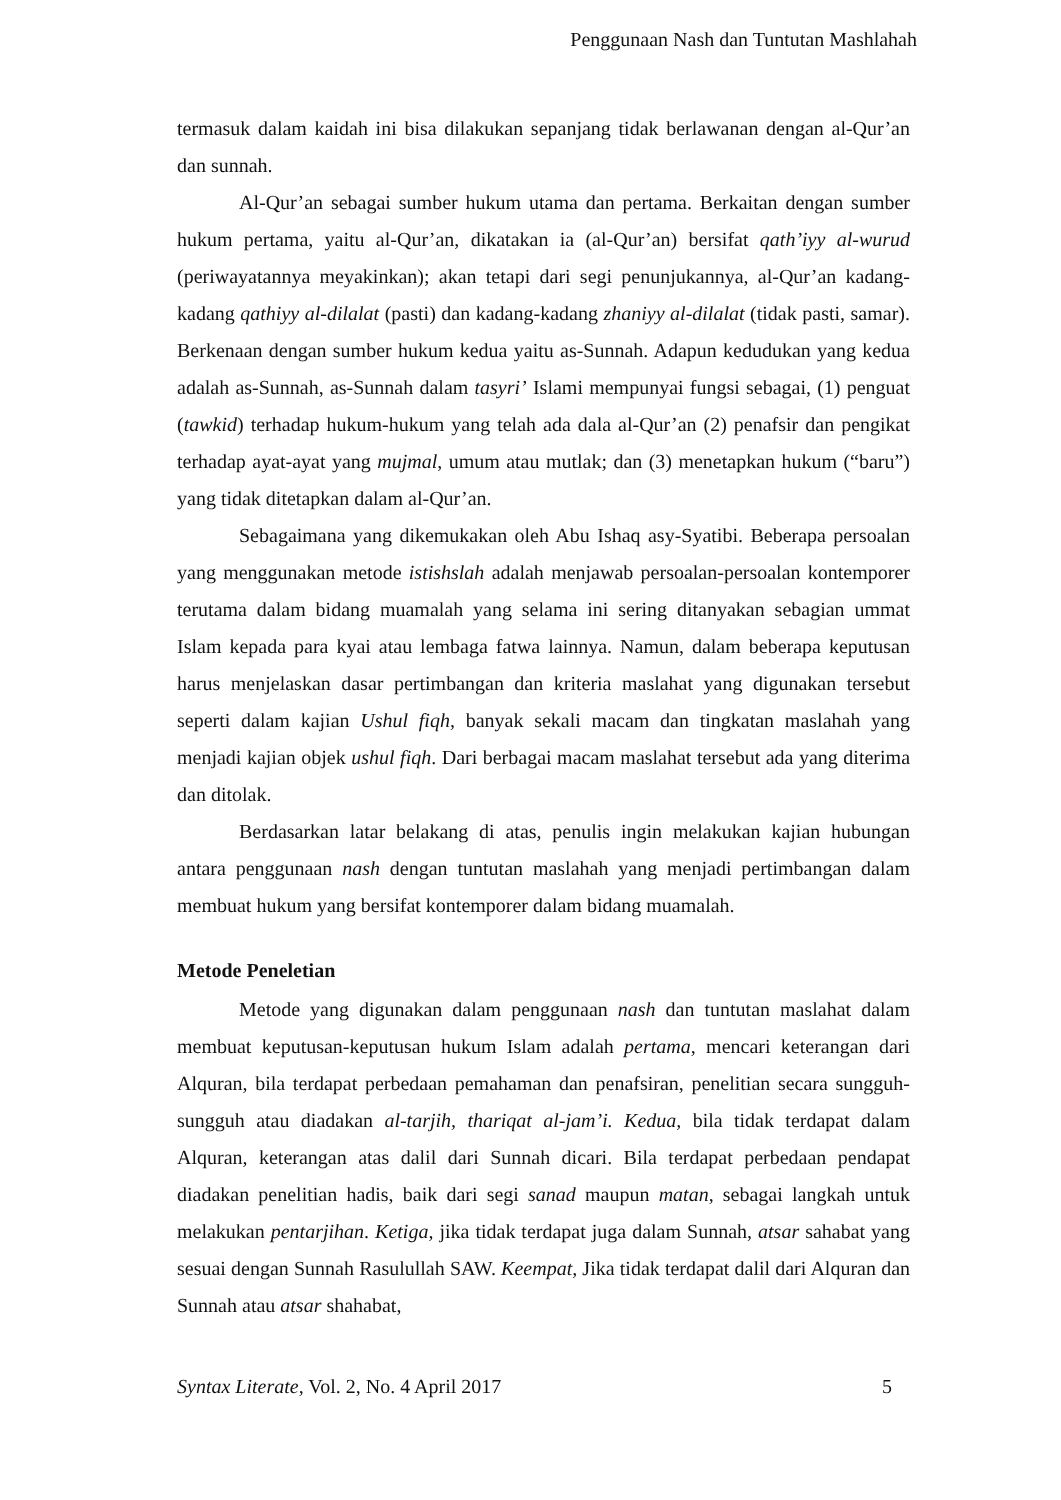Penggunaan Nash dan Tuntutan Mashlahah
termasuk dalam kaidah ini bisa dilakukan sepanjang tidak berlawanan dengan al-Qur’an dan sunnah.
Al-Qur’an sebagai sumber hukum utama dan pertama. Berkaitan dengan sumber hukum pertama, yaitu al-Qur’an, dikatakan ia (al-Qur’an) bersifat qath’iyy al-wurud (periwayatannya meyakinkan); akan tetapi dari segi penunjukannya, al-Qur’an kadang-kadang qathiyy al-dilalat (pasti) dan kadang-kadang zhaniyy al-dilalat (tidak pasti, samar). Berkenaan dengan sumber hukum kedua yaitu as-Sunnah. Adapun kedudukan yang kedua adalah as-Sunnah, as-Sunnah dalam tasyri’ Islami mempunyai fungsi sebagai, (1) penguat (tawkid) terhadap hukum-hukum yang telah ada dala al-Qur’an (2) penafsir dan pengikat terhadap ayat-ayat yang mujmal, umum atau mutlak; dan (3) menetapkan hukum (“baru”) yang tidak ditetapkan dalam al-Qur’an.
Sebagaimana yang dikemukakan oleh Abu Ishaq asy-Syatibi. Beberapa persoalan yang menggunakan metode istishslah adalah menjawab persoalan-persoalan kontemporer terutama dalam bidang muamalah yang selama ini sering ditanyakan sebagian ummat Islam kepada para kyai atau lembaga fatwa lainnya. Namun, dalam beberapa keputusan harus menjelaskan dasar pertimbangan dan kriteria maslahat yang digunakan tersebut seperti dalam kajian Ushul fiqh, banyak sekali macam dan tingkatan maslahah yang menjadi kajian objek ushul fiqh. Dari berbagai macam maslahat tersebut ada yang diterima dan ditolak.
Berdasarkan latar belakang di atas, penulis ingin melakukan kajian hubungan antara penggunaan nash dengan tuntutan maslahah yang menjadi pertimbangan dalam membuat hukum yang bersifat kontemporer dalam bidang muamalah.
Metode Peneletian
Metode yang digunakan dalam penggunaan nash dan tuntutan maslahat dalam membuat keputusan-keputusan hukum Islam adalah pertama, mencari keterangan dari Alquran, bila terdapat perbedaan pemahaman dan penafsiran, penelitian secara sungguh-sungguh atau diadakan al-tarjih, thariqat al-jam’i. Kedua, bila tidak terdapat dalam Alquran, keterangan atas dalil dari Sunnah dicari. Bila terdapat perbedaan pendapat diadakan penelitian hadis, baik dari segi sanad maupun matan, sebagai langkah untuk melakukan pentarjihan. Ketiga, jika tidak terdapat juga dalam Sunnah, atsar sahabat yang sesuai dengan Sunnah Rasulullah SAW. Keempat, Jika tidak terdapat dalil dari Alquran dan Sunnah atau atsar shahabat,
Syntax Literate, Vol. 2, No. 4 April 2017 5